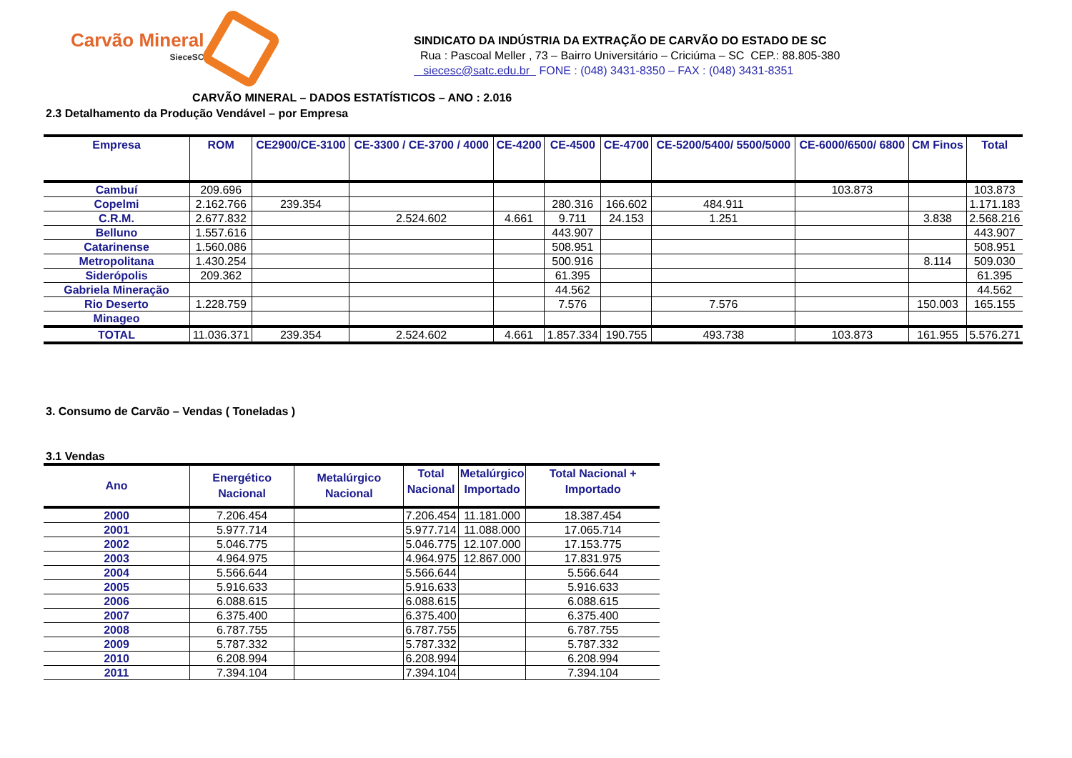Carvão Mineral
SieceSC
SINDICATO DA INDÚSTRIA DA EXTRAÇÃO DE CARVÃO DO ESTADO DE SC
Rua : Pascoal Meller , 73 – Bairro Universitário – Criciúma – SC CEP.: 88.805-380
siecesc@satc.edu.br FONE : (048) 3431-8350 – FAX : (048) 3431-8351
CARVÃO MINERAL – DADOS ESTATÍSTICOS – ANO : 2.016
2.3 Detalhamento da Produção Vendável – por Empresa
| Empresa | ROM | CE2900/CE-3100 | CE-3300 / CE-3700 / 4000 | CE-4200 | CE-4500 | CE-4700 | CE-5200/5400/ 5500/5000 | CE-6000/6500/ 6800 | CM Finos | Total |
| --- | --- | --- | --- | --- | --- | --- | --- | --- | --- | --- |
| Cambuí | 209.696 | | | | | | | 103.873 | | 103.873 |
| Copelmi | 2.162.766 | 239.354 | | | 280.316 | 166.602 | 484.911 | | | 1.171.183 |
| C.R.M. | 2.677.832 | | 2.524.602 | 4.661 | 9.711 | 24.153 | 1.251 | | 3.838 | 2.568.216 |
| Belluno | 1.557.616 | | | | 443.907 | | | | | 443.907 |
| Catarinense | 1.560.086 | | | | 508.951 | | | | | 508.951 |
| Metropolitana | 1.430.254 | | | | 500.916 | | | | 8.114 | 509.030 |
| Siderópolis | 209.362 | | | | 61.395 | | | | | 61.395 |
| Gabriela Mineração | | | | | 44.562 | | | | | 44.562 |
| Rio Deserto | 1.228.759 | | | | 7.576 | | 7.576 | | 150.003 | 165.155 |
| Minageo | | | | | | | | | | |
| TOTAL | 11.036.371 | 239.354 | 2.524.602 | 4.661 | 1.857.334 | 190.755 | 493.738 | 103.873 | 161.955 | 5.576.271 |
3. Consumo de Carvão – Vendas ( Toneladas )
3.1 Vendas
| Ano | Energético Nacional | Metalúrgico Nacional | Total Nacional | Metalúrgico Importado | Total Nacional + Importado |
| --- | --- | --- | --- | --- | --- |
| 2000 | 7.206.454 | | 7.206.454 | 11.181.000 | 18.387.454 |
| 2001 | 5.977.714 | | 5.977.714 | 11.088.000 | 17.065.714 |
| 2002 | 5.046.775 | | 5.046.775 | 12.107.000 | 17.153.775 |
| 2003 | 4.964.975 | | 4.964.975 | 12.867.000 | 17.831.975 |
| 2004 | 5.566.644 | | 5.566.644 | | 5.566.644 |
| 2005 | 5.916.633 | | 5.916.633 | | 5.916.633 |
| 2006 | 6.088.615 | | 6.088.615 | | 6.088.615 |
| 2007 | 6.375.400 | | 6.375.400 | | 6.375.400 |
| 2008 | 6.787.755 | | 6.787.755 | | 6.787.755 |
| 2009 | 5.787.332 | | 5.787.332 | | 5.787.332 |
| 2010 | 6.208.994 | | 6.208.994 | | 6.208.994 |
| 2011 | 7.394.104 | | 7.394.104 | | 7.394.104 |